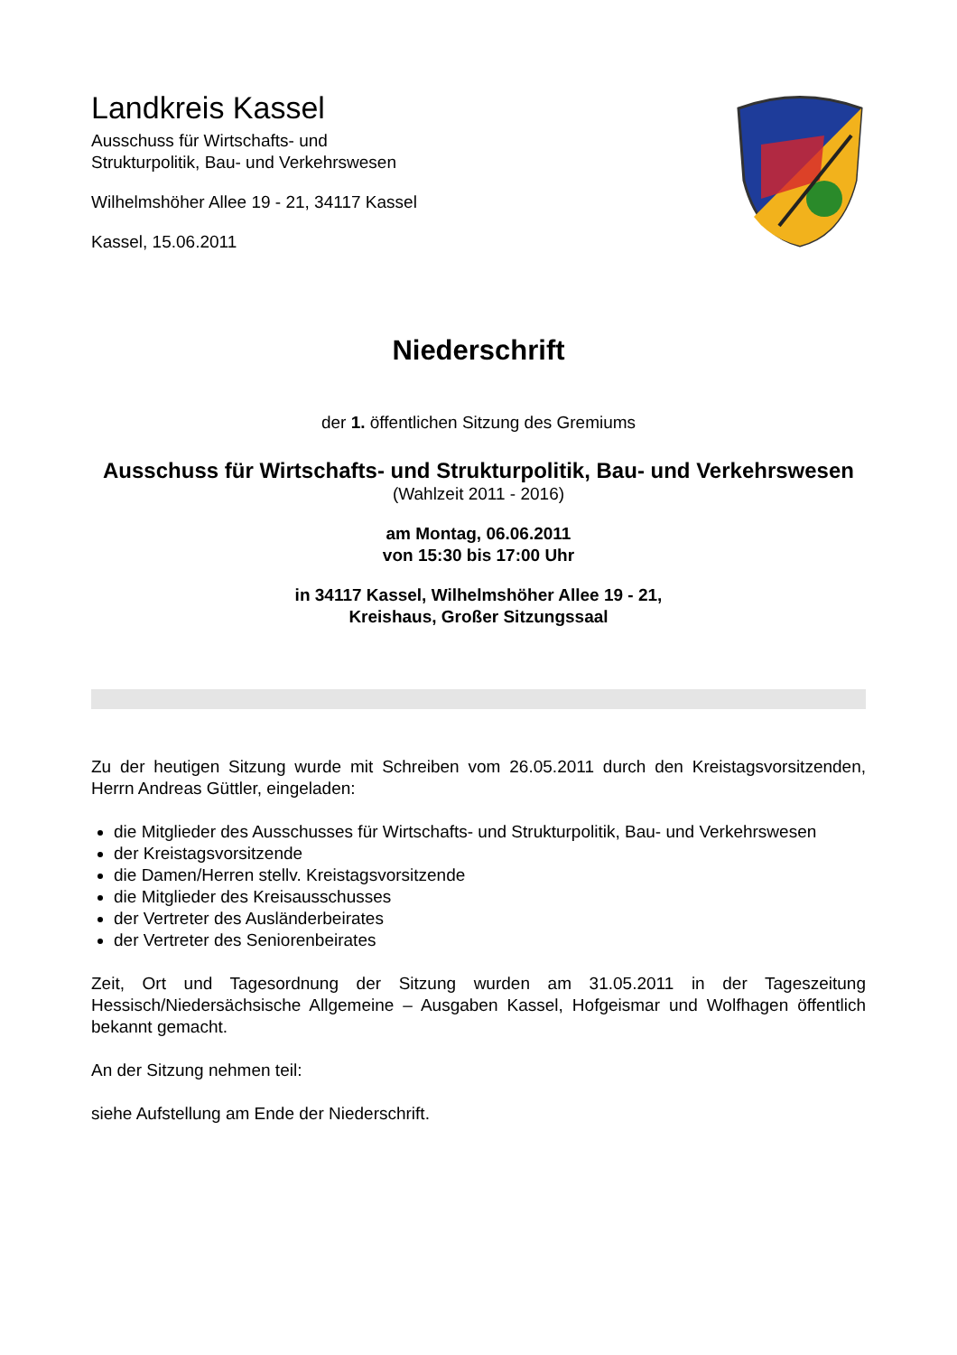Landkreis Kassel
Ausschuss für Wirtschafts- und
Strukturpolitik, Bau- und Verkehrswesen
Wilhelmshöher Allee 19 - 21, 34117 Kassel
Kassel, 15.06.2011
Niederschrift
der 1. öffentlichen Sitzung des Gremiums
Ausschuss für Wirtschafts- und Strukturpolitik, Bau- und Verkehrswesen
(Wahlzeit 2011 - 2016)
am Montag, 06.06.2011
von 15:30 bis 17:00 Uhr
in 34117 Kassel, Wilhelmshöher Allee 19 - 21,
Kreishaus, Großer Sitzungssaal
Zu der heutigen Sitzung wurde mit Schreiben vom 26.05.2011 durch den Kreistagsvorsitzenden, Herrn Andreas Güttler, eingeladen:
die Mitglieder des Ausschusses für Wirtschafts- und Strukturpolitik, Bau- und Verkehrswesen
der Kreistagsvorsitzende
die Damen/Herren stellv. Kreistagsvorsitzende
die Mitglieder des Kreisausschusses
der Vertreter des Ausländerbeirates
der Vertreter des Seniorenbeirates
Zeit, Ort und Tagesordnung der Sitzung wurden am 31.05.2011 in der Tageszeitung Hessisch/Niedersächsische Allgemeine – Ausgaben Kassel, Hofgeismar und Wolfhagen öffentlich bekannt gemacht.
An der Sitzung nehmen teil:
siehe Aufstellung am Ende der Niederschrift.